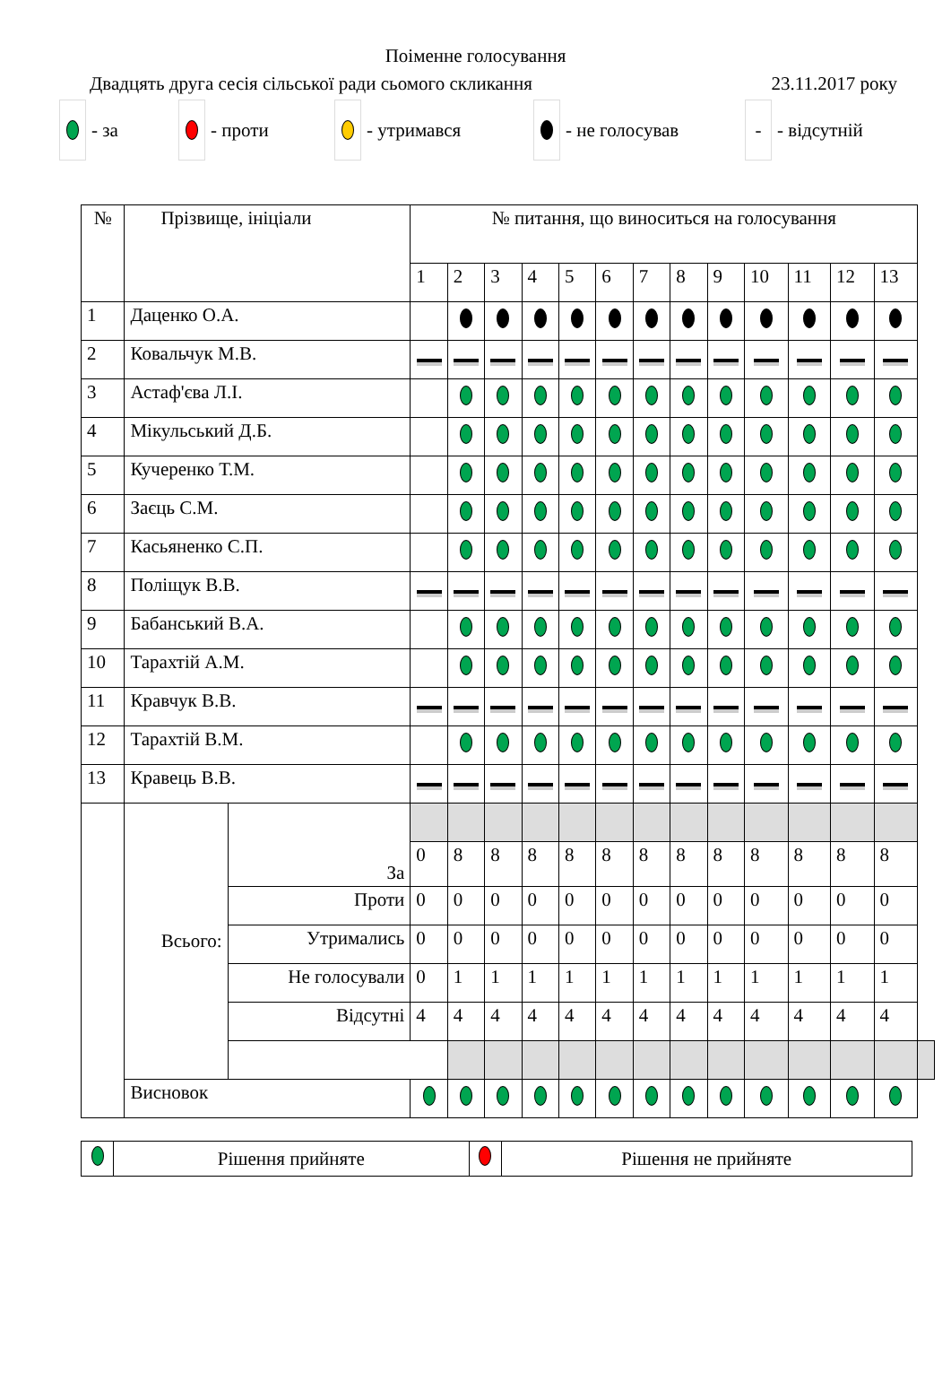Поіменне голосування
Двадцять друга сесія сільської ради сьомого скликання 23.11.2017 року
- за - проти - утримався - не голосував
- - відсутній
| № | Прізвище, ініціали | | № питання, що виноситься на голосування | | | | | | | | | | | | | |
| --- | --- | --- | --- | --- | --- | --- | --- | --- | --- | --- | --- | --- | --- | --- | --- | --- |
| | | | 1 | 2 | 3 | 4 | 5 | 6 | 7 | 8 | 9 | 10 | 11 | 12 | 13 | |
| 1 | Даценко О.А. | | | | | | | | | | | | | | | |
| 2 | Ковальчук М.В. | | | | | | | | | | | | | | | |
| 3 | Астаф'єва Л.І. | | | | | | | | | | | | | | | |
| 4 | Мікульський Д.Б. | | | | | | | | | | | | | | | |
| 5 | Кучеренко Т.М. | | | | | | | | | | | | | | | |
| 6 | Заєць С.М. | | | | | | | | | | | | | | | |
| 7 | Касьяненко С.П. | | | | | | | | | | | | | | | |
| 8 | Поліщук В.В. | | | | | | | | | | | | | | | |
| 9 | Бабанський В.А. | | | | | | | | | | | | | | | |
| 10 | Тарахтій А.М. | | | | | | | | | | | | | | | |
| 11 | Кравчук В.В. | | | | | | | | | | | | | | | |
| 12 | Тарахтій В.М. | | | | | | | | | | | | | | | |
| 13 | Кравець В.В. | | | | | | | | | | | | | | | |
| | Всього: | За | | | | | | | | | | | | | | |
| | | | 0 | 8 | 8 | 8 | 8 | 8 | 8 | 8 | 8 | 8 | 8 | 8 | 8 | |
| | | Проти | 0 | 0 | 0 | 0 | 0 | 0 | 0 | 0 | 0 | 0 | 0 | 0 | 0 | |
| | | Утримались | 0 | 0 | 0 | 0 | 0 | 0 | 0 | 0 | 0 | 0 | 0 | 0 | 0 | |
| | | Не голосували | 0 | 1 | 1 | 1 | 1 | 1 | 1 | 1 | 1 | 1 | 1 | 1 | 1 | |
| | | Відсутні | 4 | 4 | 4 | 4 | 4 | 4 | 4 | 4 | 4 | 4 | 4 | 4 | 4 | |
| | Висновок | | | | | | | | | | | | | | | |
| | Рішення прийняте | | Рішення не прийняте |